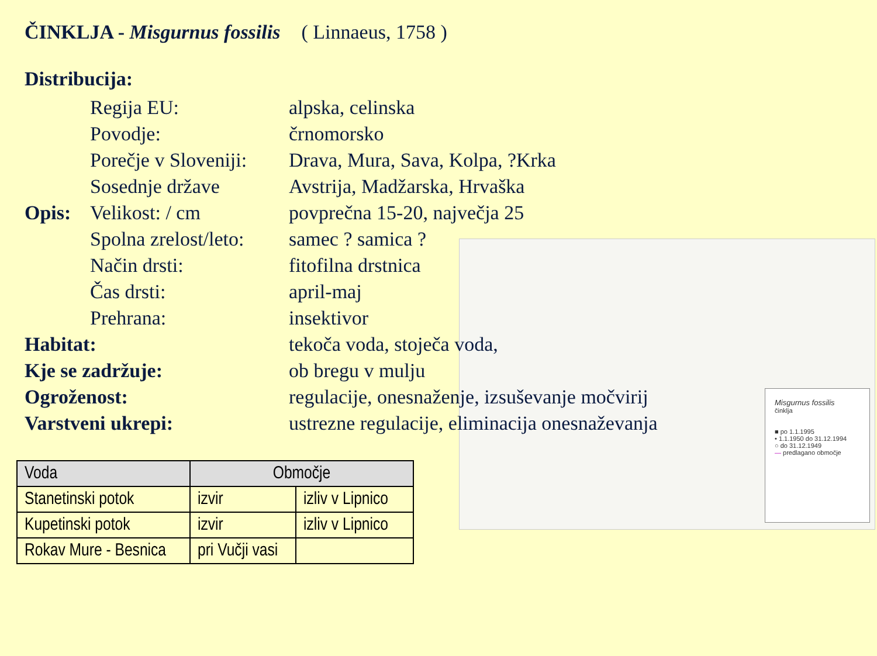ČINKLJA - Misgurnus fossilis ( Linnaeus, 1758 )
Distribucija:
Regija EU:
alpska, celinska
Povodje:
črnomorsko
Porečje v Sloveniji:
Drava, Mura, Sava, Kolpa, ?Krka
Sosednje države
Avstrija, Madžarska, Hrvaška
Opis:
Velikost: / cm
povprečna 15-20, največja 25
Spolna zrelost/leto:
samec ? samica ?
Način drsti:
fitofilna drstnica
Čas drsti:
april-maj
Prehrana:
insektivor
Habitat:
tekoča voda, stoječa voda,
Kje se zadržuje:
ob bregu v mulju
Ogroženost:
regulacije, onesnaženje, izsuševanje močvirij
Varstveni ukrepi:
ustrezne regulacije, eliminacija onesnaževanja
Misgurnus fossilis
činklja
■ po 1.1.1995
• 1.1.1950 do 31.12.1994
○ do 31.12.1949
— predlagano območje
| Voda | Območje | |
| --- | --- | --- |
| Stanetinski potok | izvir | izliv v Lipnico |
| Kupetinski potok | izvir | izliv v Lipnico |
| Rokav Mure - Besnica | pri Vučji vasi | |